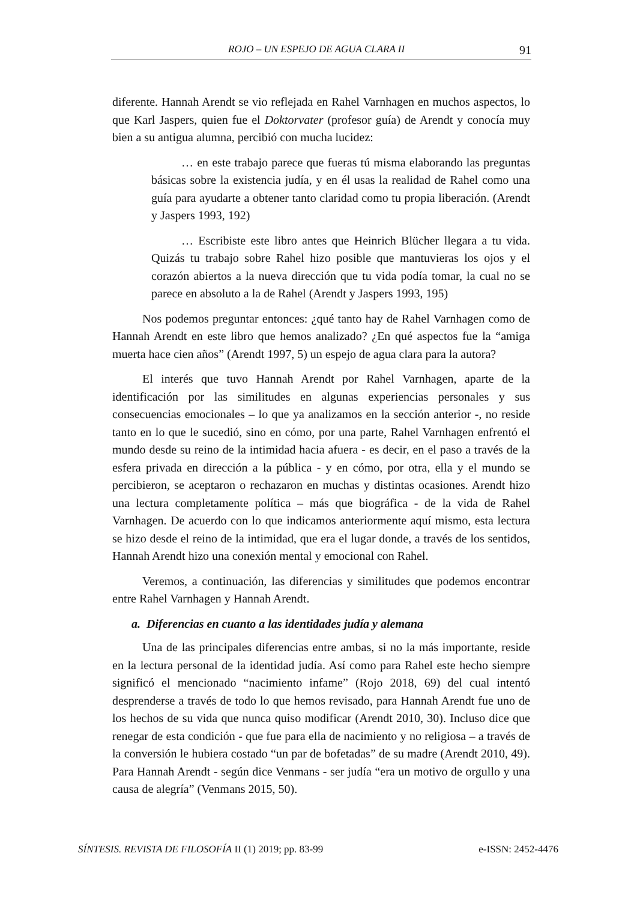ROJO – UN ESPEJO DE AGUA CLARA II 91
diferente. Hannah Arendt se vio reflejada en Rahel Varnhagen en muchos aspectos, lo que Karl Jaspers, quien fue el Doktorvater (profesor guía) de Arendt y conocía muy bien a su antigua alumna, percibió con mucha lucidez:
… en este trabajo parece que fueras tú misma elaborando las preguntas básicas sobre la existencia judía, y en él usas la realidad de Rahel como una guía para ayudarte a obtener tanto claridad como tu propia liberación. (Arendt y Jaspers 1993, 192)
… Escribiste este libro antes que Heinrich Blücher llegara a tu vida. Quizás tu trabajo sobre Rahel hizo posible que mantuvieras los ojos y el corazón abiertos a la nueva dirección que tu vida podía tomar, la cual no se parece en absoluto a la de Rahel (Arendt y Jaspers 1993, 195)
Nos podemos preguntar entonces: ¿qué tanto hay de Rahel Varnhagen como de Hannah Arendt en este libro que hemos analizado? ¿En qué aspectos fue la “amiga muerta hace cien años” (Arendt 1997, 5) un espejo de agua clara para la autora?
El interés que tuvo Hannah Arendt por Rahel Varnhagen, aparte de la identificación por las similitudes en algunas experiencias personales y sus consecuencias emocionales – lo que ya analizamos en la sección anterior -, no reside tanto en lo que le sucedió, sino en cómo, por una parte, Rahel Varnhagen enfrentó el mundo desde su reino de la intimidad hacia afuera - es decir, en el paso a través de la esfera privada en dirección a la pública - y en cómo, por otra, ella y el mundo se percibieron, se aceptaron o rechazaron en muchas y distintas ocasiones. Arendt hizo una lectura completamente política – más que biográfica - de la vida de Rahel Varnhagen. De acuerdo con lo que indicamos anteriormente aquí mismo, esta lectura se hizo desde el reino de la intimidad, que era el lugar donde, a través de los sentidos, Hannah Arendt hizo una conexión mental y emocional con Rahel.
Veremos, a continuación, las diferencias y similitudes que podemos encontrar entre Rahel Varnhagen y Hannah Arendt.
a. Diferencias en cuanto a las identidades judía y alemana
Una de las principales diferencias entre ambas, si no la más importante, reside en la lectura personal de la identidad judía. Así como para Rahel este hecho siempre significó el mencionado “nacimiento infame” (Rojo 2018, 69) del cual intentó desprenderse a través de todo lo que hemos revisado, para Hannah Arendt fue uno de los hechos de su vida que nunca quiso modificar (Arendt 2010, 30). Incluso dice que renegar de esta condición - que fue para ella de nacimiento y no religiosa – a través de la conversión le hubiera costado “un par de bofetadas” de su madre (Arendt 2010, 49). Para Hannah Arendt - según dice Venmans - ser judía “era un motivo de orgullo y una causa de alegría” (Venmans 2015, 50).
SÍNTESIS. REVISTA DE FILOSOFÍA II (1) 2019; pp. 83-99 e-ISSN: 2452-4476